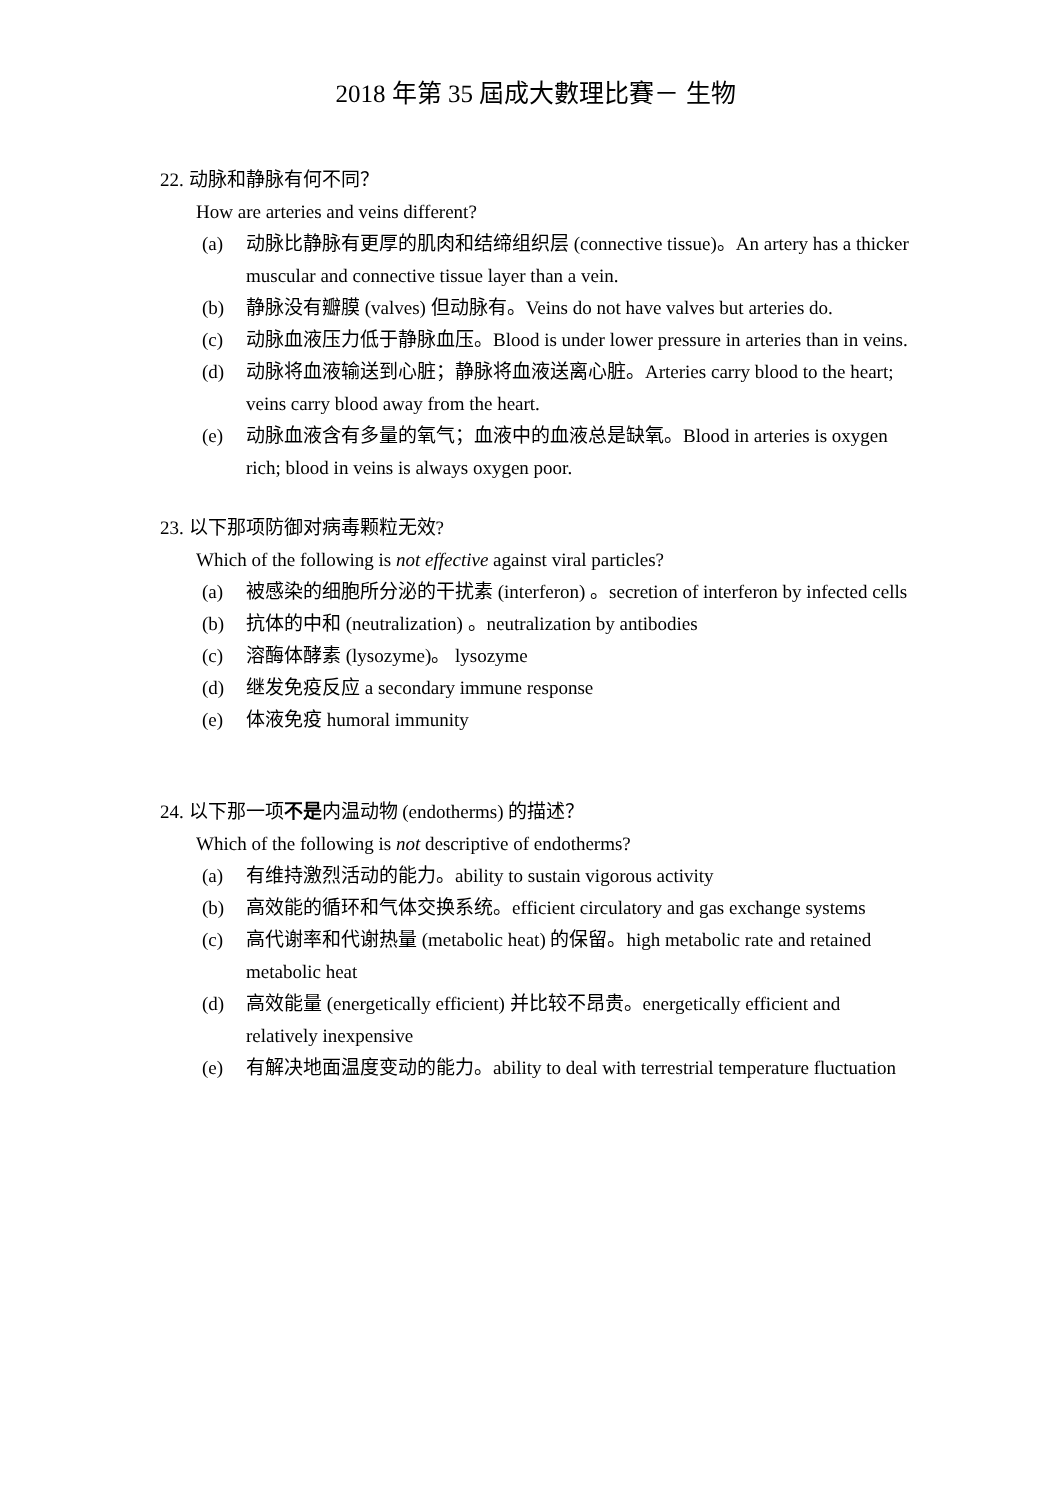2018 年第 35 屆成大數理比賽－ 生物
22. 动脉和静脉有何不同？
How are arteries and veins different?
(a) 动脉比静脉有更厚的肌肉和结缔组织层 (connective tissue)。An artery has a thicker muscular and connective tissue layer than a vein.
(b) 静脉没有瓣膜 (valves) 但动脉有。Veins do not have valves but arteries do.
(c) 动脉血液压力低于静脉血压。Blood is under lower pressure in arteries than in veins.
(d) 动脉将血液输送到心脏；静脉将血液送离心脏。Arteries carry blood to the heart; veins carry blood away from the heart.
(e) 动脉血液含有多量的氧气；血液中的血液总是缺氧。Blood in arteries is oxygen rich; blood in veins is always oxygen poor.
23. 以下那项防御对病毒颗粒无效?
Which of the following is not effective against viral particles?
(a) 被感染的细胞所分泌的干扰素 (interferon) 。secretion of interferon by infected cells
(b) 抗体的中和 (neutralization) 。neutralization by antibodies
(c) 溶酶体酵素 (lysozyme)。 lysozyme
(d) 继发免疫反应 a secondary immune response
(e) 体液免疫 humoral immunity
24. 以下那一项不是内温动物 (endotherms) 的描述？
Which of the following is not descriptive of endotherms?
(a) 有维持激烈活动的能力。ability to sustain vigorous activity
(b) 高效能的循环和气体交换系统。efficient circulatory and gas exchange systems
(c) 高代谢率和代谢热量 (metabolic heat) 的保留。high metabolic rate and retained metabolic heat
(d) 高效能量 (energetically efficient) 并比较不昂贵。energetically efficient and relatively inexpensive
(e) 有解决地面温度变动的能力。ability to deal with terrestrial temperature fluctuation